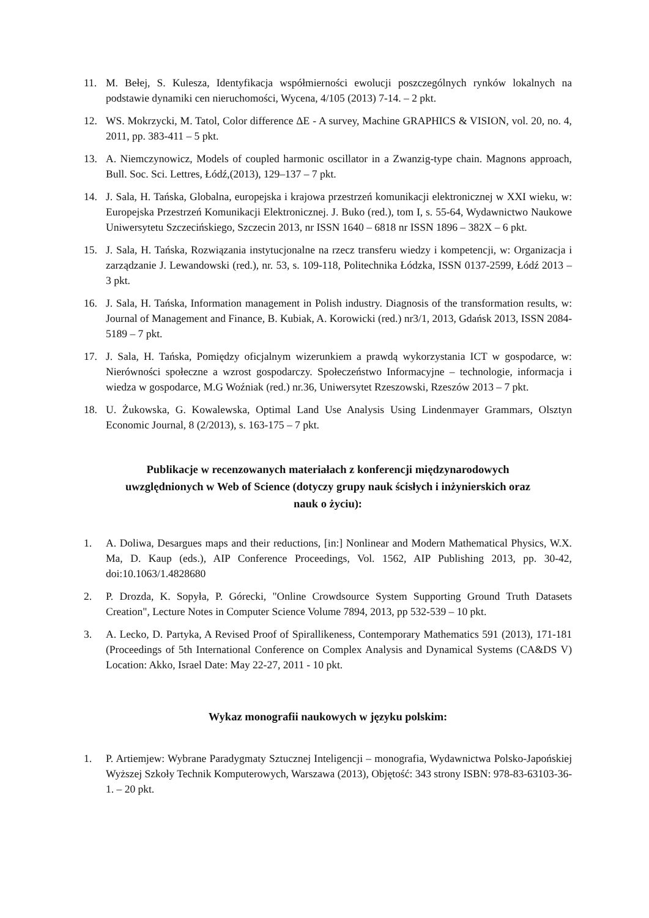11. M. Bełej, S. Kulesza, Identyfikacja współmierności ewolucji poszczególnych rynków lokalnych na podstawie dynamiki cen nieruchomości, Wycena, 4/105 (2013) 7-14. – 2 pkt.
12. WS. Mokrzycki, M. Tatol, Color difference ΔE - A survey, Machine GRAPHICS & VISION, vol. 20, no. 4, 2011, pp. 383-411 – 5 pkt.
13. A. Niemczynowicz, Models of coupled harmonic oscillator in a Zwanzig-type chain. Magnons approach, Bull. Soc. Sci. Lettres, Łódź,(2013), 129–137 – 7 pkt.
14. J. Sala, H. Tańska, Globalna, europejska i krajowa przestrzeń komunikacji elektronicznej w XXI wieku, w: Europejska Przestrzeń Komunikacji Elektronicznej. J. Buko (red.), tom I, s. 55-64, Wydawnictwo Naukowe Uniwersytetu Szczecińskiego, Szczecin 2013, nr ISSN 1640 – 6818 nr ISSN 1896 – 382X – 6 pkt.
15. J. Sala, H. Tańska, Rozwiązania instytucjonalne na rzecz transferu wiedzy i kompetencji, w: Organizacja i zarządzanie J. Lewandowski (red.), nr. 53, s. 109-118, Politechnika Łódzka, ISSN 0137-2599, Łódź 2013 – 3 pkt.
16. J. Sala, H. Tańska, Information management in Polish industry. Diagnosis of the transformation results, w: Journal of Management and Finance, B. Kubiak, A. Korowicki (red.) nr3/1, 2013, Gdańsk 2013, ISSN 2084-5189 – 7 pkt.
17. J. Sala, H. Tańska, Pomiędzy oficjalnym wizerunkiem a prawdą wykorzystania ICT w gospodarce, w: Nierówności społeczne a wzrost gospodarczy. Społeczeństwo Informacyjne – technologie, informacja i wiedza w gospodarce, M.G Woźniak (red.) nr.36, Uniwersytet Rzeszowski, Rzeszów 2013 – 7 pkt.
18. U. Żukowska, G. Kowalewska, Optimal Land Use Analysis Using Lindenmayer Grammars, Olsztyn Economic Journal, 8 (2/2013), s. 163-175 – 7 pkt.
Publikacje w recenzowanych materiałach z konferencji międzynarodowych
uwzględnionych w Web of Science (dotyczy grupy nauk ścisłych i inżynierskich oraz
nauk o życiu):
1. A. Doliwa, Desargues maps and their reductions, [in:] Nonlinear and Modern Mathematical Physics, W.X. Ma, D. Kaup (eds.), AIP Conference Proceedings, Vol. 1562, AIP Publishing 2013, pp. 30-42, doi:10.1063/1.4828680
2. P. Drozda, K. Sopyła, P. Górecki, "Online Crowdsource System Supporting Ground Truth Datasets Creation", Lecture Notes in Computer Science Volume 7894, 2013, pp 532-539 – 10 pkt.
3. A. Lecko, D. Partyka, A Revised Proof of Spirallikeness, Contemporary Mathematics 591 (2013), 171-181 (Proceedings of 5th International Conference on Complex Analysis and Dynamical Systems (CA&DS V) Location: Akko, Israel Date: May 22-27, 2011 - 10 pkt.
Wykaz monografii naukowych w języku polskim:
1. P. Artiemjew: Wybrane Paradygmaty Sztucznej Inteligencji – monografia, Wydawnictwa Polsko-Japońskiej Wyższej Szkoły Technik Komputerowych, Warszawa (2013), Objętość: 343 strony ISBN: 978-83-63103-36-1. – 20 pkt.